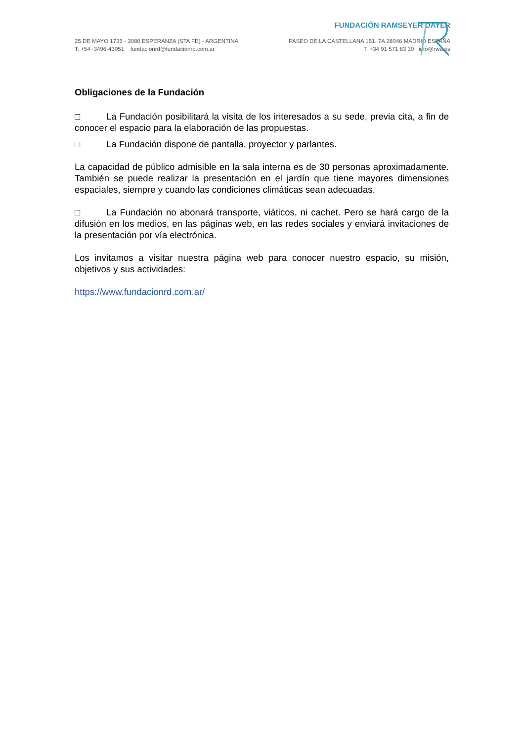FUNDACIÓN RAMSEYER DAYER
25 DE MAYO 1735 - 3080 ESPERANZA (STA FE) - ARGENTINA
T: +54 -3496-43051 fundacionrd@fundacionrd.com.ar
PASEO DE LA CASTELLANA 151, 7A 28046 MADRID ESPAÑA
T: +34 91 571 83 30 info@rwa.es
Obligaciones de la Fundación
□ La Fundación posibilitará la visita de los interesados a su sede, previa cita, a fin de conocer el espacio para la elaboración de las propuestas.
□ La Fundación dispone de pantalla, proyector y parlantes.
La capacidad de público admisible en la sala interna es de 30 personas aproximadamente. También se puede realizar la presentación en el jardín que tiene mayores dimensiones espaciales, siempre y cuando las condiciones climáticas sean adecuadas.
□ La Fundación no abonará transporte, viáticos, ni cachet. Pero se hará cargo de la difusión en los medios, en las páginas web, en las redes sociales y enviará invitaciones de la presentación por vía electrónica.
Los invitamos a visitar nuestra página web para conocer nuestro espacio, su misión, objetivos y sus actividades:
https://www.fundacionrd.com.ar/